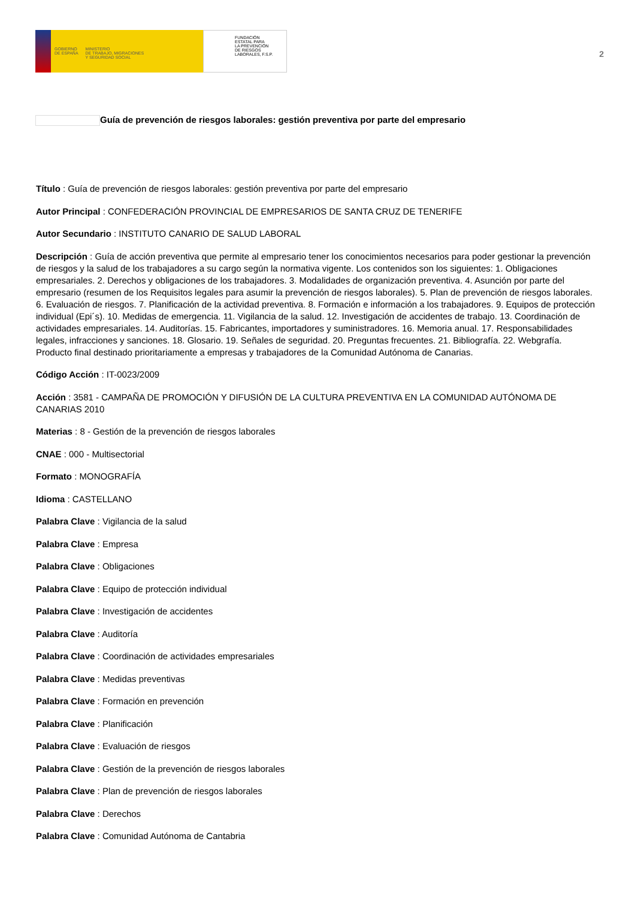GOBIERNO
DE ESPAÑA
MINISTERIO
DE TRABAJO, MIGRACIONES
Y SEGURIDAD SOCIAL
FUNDACIÓN
ESTATAL PARA
LA PREVENCIÓN
DE RIESGOS
LABORALES, F.S.P.
2
Guía de prevención de riesgos laborales: gestión preventiva por parte del empresario
Título : Guía de prevención de riesgos laborales: gestión preventiva por parte del empresario
Autor Principal : CONFEDERACIÓN PROVINCIAL DE EMPRESARIOS DE SANTA CRUZ DE TENERIFE
Autor Secundario : INSTITUTO CANARIO DE SALUD LABORAL
Descripción : Guía de acción preventiva que permite al empresario tener los conocimientos necesarios para poder gestionar la prevención de riesgos y la salud de los trabajadores a su cargo según la normativa vigente. Los contenidos son los siguientes: 1. Obligaciones empresariales. 2. Derechos y obligaciones de los trabajadores. 3. Modalidades de organización preventiva. 4. Asunción por parte del empresario (resumen de los Requisitos legales para asumir la prevención de riesgos laborales). 5. Plan de prevención de riesgos laborales. 6. Evaluación de riesgos. 7. Planificación de la actividad preventiva. 8. Formación e información a los trabajadores. 9. Equipos de protección individual (Epi´s). 10. Medidas de emergencia. 11. Vigilancia de la salud. 12. Investigación de accidentes de trabajo. 13. Coordinación de actividades empresariales. 14. Auditorías. 15. Fabricantes, importadores y suministradores. 16. Memoria anual. 17. Responsabilidades legales, infracciones y sanciones. 18. Glosario. 19. Señales de seguridad. 20. Preguntas frecuentes. 21. Bibliografía. 22. Webgrafía. Producto final destinado prioritariamente a empresas y trabajadores de la Comunidad Autónoma de Canarias.
Código Acción : IT-0023/2009
Acción : 3581 - CAMPAÑA DE PROMOCIÓN Y DIFUSIÓN DE LA CULTURA PREVENTIVA EN LA COMUNIDAD AUTÓNOMA DE CANARIAS 2010
Materias : 8 - Gestión de la prevención de riesgos laborales
CNAE : 000 - Multisectorial
Formato : MONOGRAFÍA
Idioma : CASTELLANO
Palabra Clave : Vigilancia de la salud
Palabra Clave : Empresa
Palabra Clave : Obligaciones
Palabra Clave : Equipo de protección individual
Palabra Clave : Investigación de accidentes
Palabra Clave : Auditoría
Palabra Clave : Coordinación de actividades empresariales
Palabra Clave : Medidas preventivas
Palabra Clave : Formación en prevención
Palabra Clave : Planificación
Palabra Clave : Evaluación de riesgos
Palabra Clave : Gestión de la prevención de riesgos laborales
Palabra Clave : Plan de prevención de riesgos laborales
Palabra Clave : Derechos
Palabra Clave : Comunidad Autónoma de Cantabria